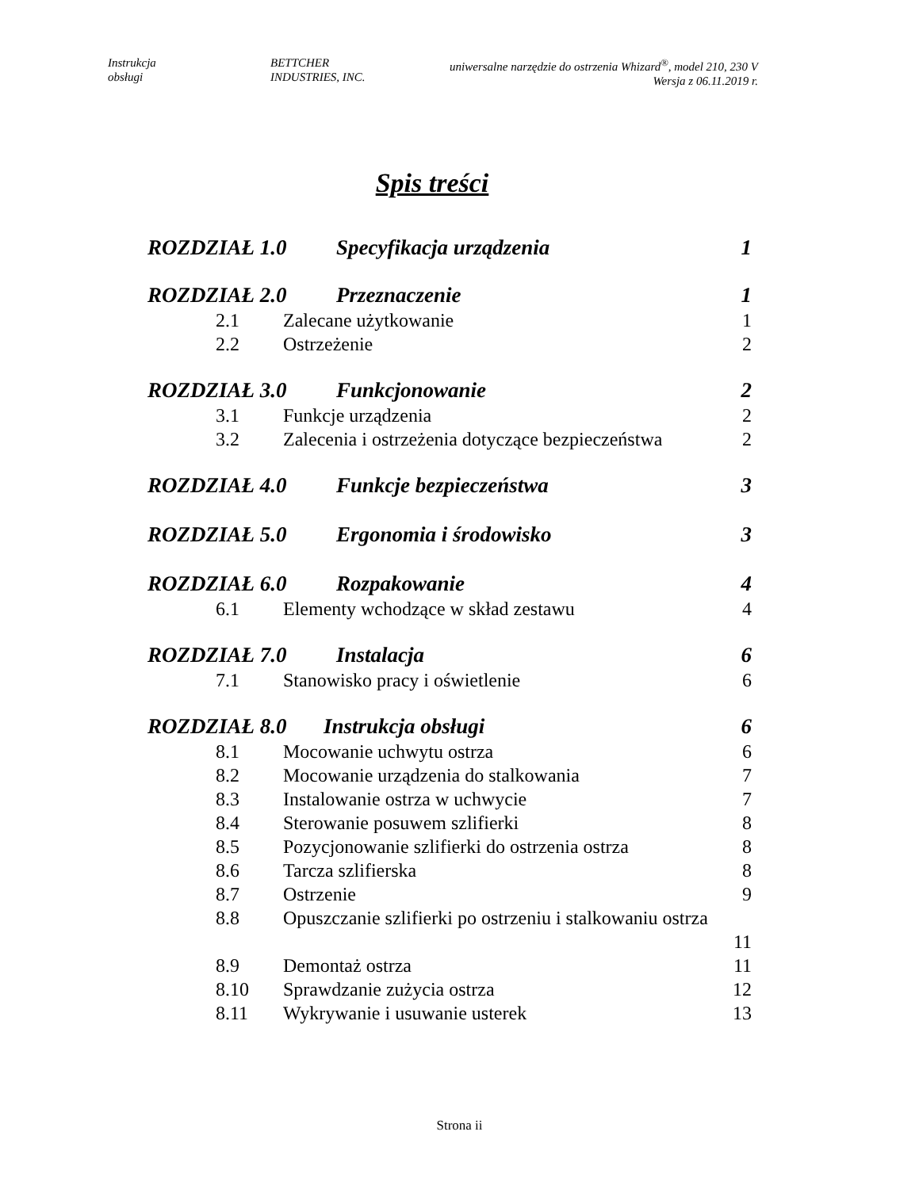Instrukcja
obsługi
BETTCHER
INDUSTRIES, INC.
uniwersalne narzędzie do ostrzenia Whizard<sup>®</sup>, model 210, 230 V
Wersja z 06.11.2019 r.
Spis treści
ROZDZIAŁ 1.0 Specyfikacja urządzenia 1
ROZDZIAŁ 2.0 Przeznaczenie 1
2.1 Zalecane użytkowanie 1
2.2 Ostrzeżenie 2
ROZDZIAŁ 3.0 Funkcjonowanie 2
3.1 Funkcje urządzenia 2
3.2 Zalecenia i ostrzeżenia dotyczące bezpieczeństwa 2
ROZDZIAŁ 4.0 Funkcje bezpieczeństwa 3
ROZDZIAŁ 5.0 Ergonomia i środowisko 3
ROZDZIAŁ 6.0 Rozpakowanie 4
6.1 Elementy wchodzące w skład zestawu 4
ROZDZIAŁ 7.0 Instalacja 6
7.1 Stanowisko pracy i oświetlenie 6
ROZDZIAŁ 8.0 Instrukcja obsługi 6
8.1 Mocowanie uchwytu ostrza 6
8.2 Mocowanie urządzenia do stalkowania 7
8.3 Instalowanie ostrza w uchwycie 7
8.4 Sterowanie posuwem szlifierki 8
8.5 Pozycjonowanie szlifierki do ostrzenia ostrza 8
8.6 Tarcza szlifierska 8
8.7 Ostrzenie 9
8.8 Opuszczanie szlifierki po ostrzeniu i stalkowaniu ostrza
11
8.9 Demontaż ostrza 11
8.10 Sprawdzanie zużycia ostrza 12
8.11 Wykrywanie i usuwanie usterek 13
Strona ii